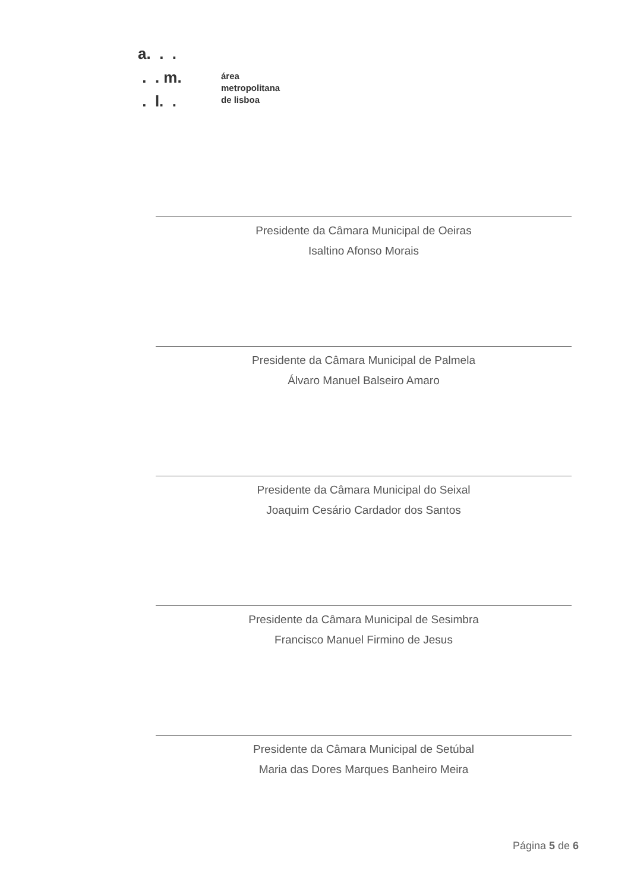a. . .
. . m.
. l. .
área
metropolitana
de lisboa
Presidente da Câmara Municipal de Oeiras
Isaltino Afonso Morais
Presidente da Câmara Municipal de Palmela
Álvaro Manuel Balseiro Amaro
Presidente da Câmara Municipal do Seixal
Joaquim Cesário Cardador dos Santos
Presidente da Câmara Municipal de Sesimbra
Francisco Manuel Firmino de Jesus
Presidente da Câmara Municipal de Setúbal
Maria das Dores Marques Banheiro Meira
Página 5 de 6